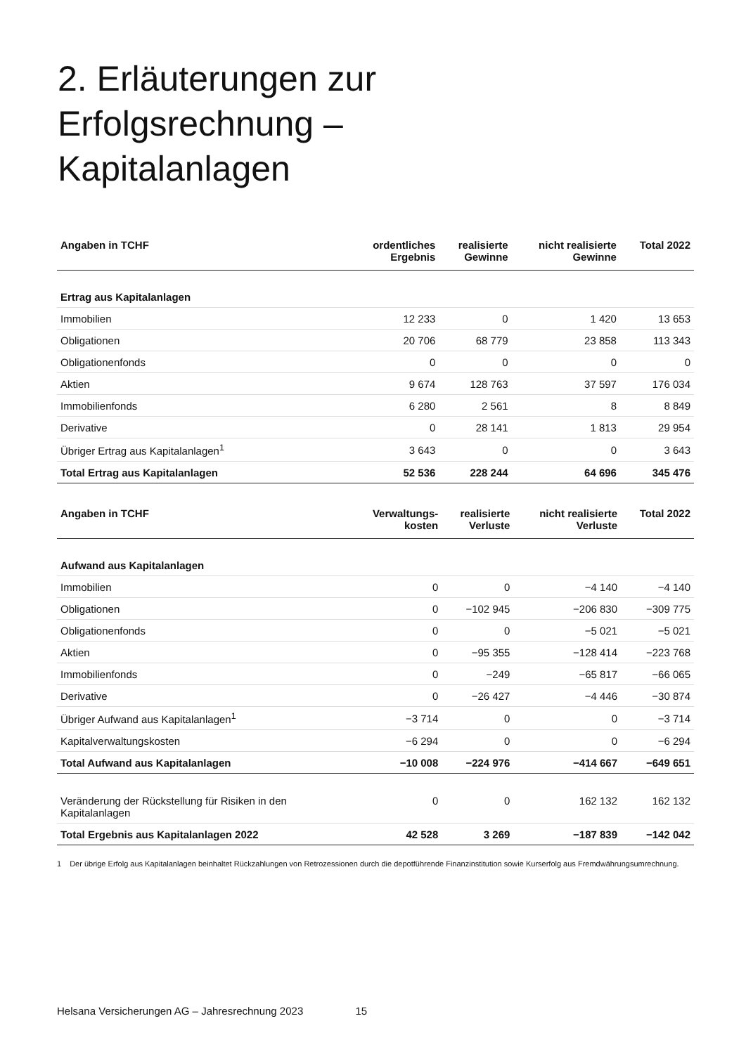2. Erläuterungen zur
Erfolgsrechnung –
Kapitalanlagen
| Angaben in TCHF | ordentliches Ergebnis | realisierte Gewinne | nicht realisierte Gewinne | Total 2022 |
| --- | --- | --- | --- | --- |
| Ertrag aus Kapitalanlagen | | | | |
| Immobilien | 12 233 | 0 | 1 420 | 13 653 |
| Obligationen | 20 706 | 68 779 | 23 858 | 113 343 |
| Obligationenfonds | 0 | 0 | 0 | 0 |
| Aktien | 9 674 | 128 763 | 37 597 | 176 034 |
| Immobilienfonds | 6 280 | 2 561 | 8 | 8 849 |
| Derivative | 0 | 28 141 | 1 813 | 29 954 |
| Übriger Ertrag aus Kapitalanlagen<sup>1</sup> | 3 643 | 0 | 0 | 3 643 |
| Total Ertrag aus Kapitalanlagen | 52 536 | 228 244 | 64 696 | 345 476 |
| Angaben in TCHF | Verwaltungs- kosten | realisierte Verluste | nicht realisierte Verluste | Total 2022 |
| --- | --- | --- | --- | --- |
| Aufwand aus Kapitalanlagen | | | | |
| Immobilien | 0 | 0 | −4 140 | −4 140 |
| Obligationen | 0 | −102 945 | −206 830 | −309 775 |
| Obligationenfonds | 0 | 0 | −5 021 | −5 021 |
| Aktien | 0 | −95 355 | −128 414 | −223 768 |
| Immobilienfonds | 0 | −249 | −65 817 | −66 065 |
| Derivative | 0 | −26 427 | −4 446 | −30 874 |
| Übriger Aufwand aus Kapitalanlagen<sup>1</sup> | −3 714 | 0 | 0 | −3 714 |
| Kapitalverwaltungskosten | −6 294 | 0 | 0 | −6 294 |
| Total Aufwand aus Kapitalanlagen | −10 008 | −224 976 | −414 667 | −649 651 |
| Veränderung der Rückstellung für Risiken in den Kapitalanlagen | 0 | 0 | 162 132 | 162 132 |
| Total Ergebnis aus Kapitalanlagen 2022 | 42 528 | 3 269 | −187 839 | −142 042 |
1 Der übrige Erfolg aus Kapitalanlagen beinhaltet Rückzahlungen von Retrozessionen durch die depotführende Finanzinstitution sowie Kurserfolg aus Fremdwährungsumrechnung.
Helsana Versicherungen AG – Jahresrechnung 2023 15